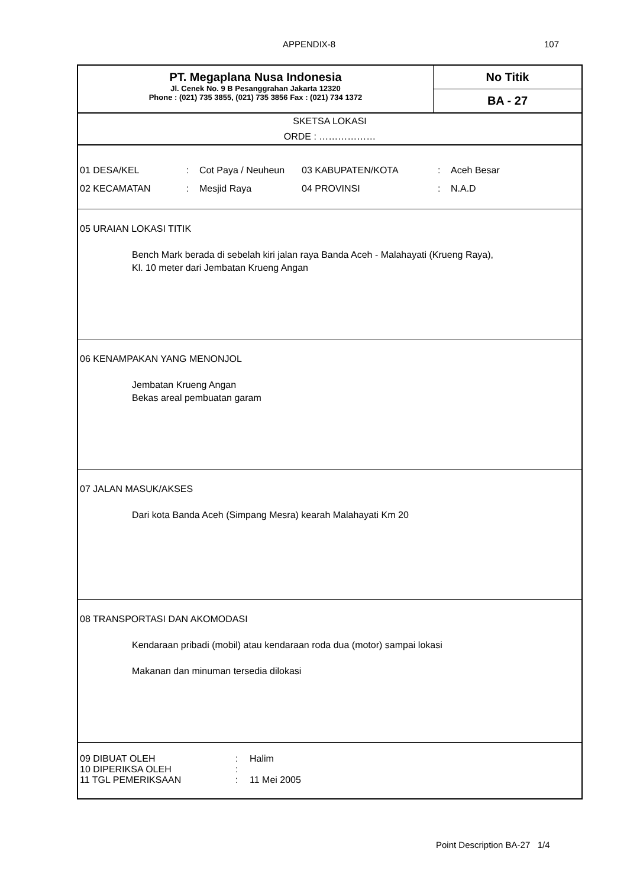APPENDIX-8 107
PT. Megaplana Nusa Indonesia
Jl. Cenek No. 9 B Pesanggrahan Jakarta 12320
Phone : (021) 735 3855, (021) 735 3856 Fax : (021) 734 1372
No Titik
BA - 27
SKETSA LOKASI
ORDE : ………………
| 01 DESA/KEL | : | Cot Paya / Neuheun | 03 KABUPATEN/KOTA | : | Aceh Besar |
| 02 KECAMATAN | : | Mesjid Raya | 04 PROVINSI | : | N.A.D |
05 URAIAN LOKASI TITIK
Bench Mark berada di sebelah kiri jalan raya Banda Aceh - Malahayati (Krueng Raya),
Kl. 10 meter dari Jembatan Krueng Angan
06 KENAMPAKAN YANG MENONJOL
Jembatan Krueng Angan
Bekas areal pembuatan garam
07 JALAN MASUK/AKSES
Dari kota Banda Aceh (Simpang Mesra) kearah Malahayati Km 20
08 TRANSPORTASI DAN AKOMODASI
Kendaraan pribadi (mobil) atau kendaraan roda dua (motor) sampai lokasi
Makanan dan minuman tersedia dilokasi
| 09 DIBUAT OLEH | : | Halim |
| 10 DIPERIKSA OLEH | : | |
| 11 TGL PEMERIKSAAN | : | 11 Mei 2005 |
Point Description BA-27 1/4